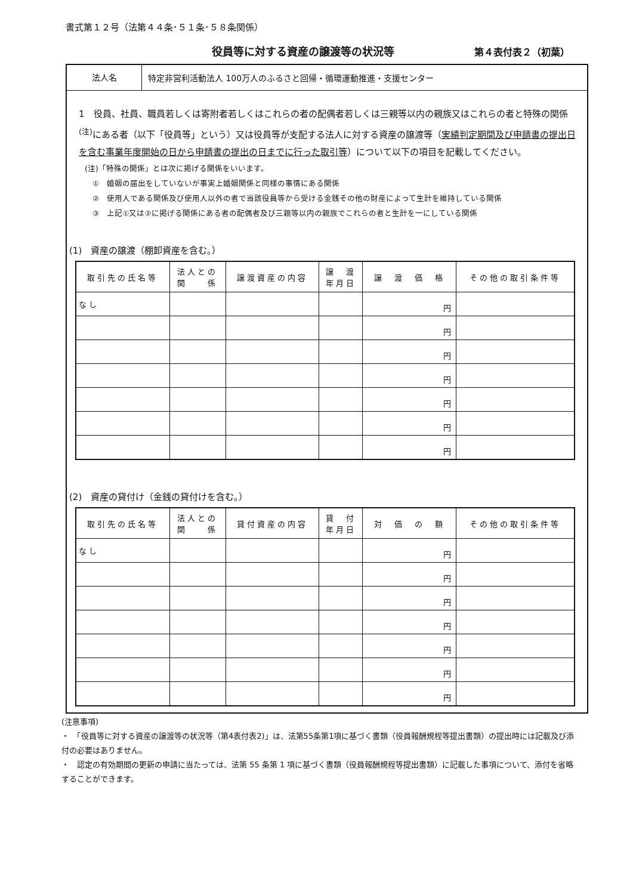書式第１２号（法第４４条･５１条･５８条関係）
役員等に対する資産の譲渡等の状況等 第４表付表２（初葉）
法人名
特定非営利活動法人 100万人のふるさと回帰・循環運動推進・支援センター
1　役員、社員、職員若しくは寄附者若しくはこれらの者の配偶者若しくは三親等以内の親族又はこれらの者と特殊の関係<sup>(注)</sup>にある者（以下「役員等」という）又は役員等が支配する法人に対する資産の譲渡等（実績判定期間及び申請書の提出日を含む事業年度開始の日から申請書の提出の日までに行った取引等）について以下の項目を記載してください。
(注)「特殊の関係」とは次に掲げる関係をいいます。
　①　婚姻の届出をしていないが事実上婚姻関係と同様の事情にある関係
　②　使用人である関係及び使用人以外の者で当該役員等から受ける金銭その他の財産によって生計を維持している関係
　③　上記①又は②に掲げる関係にある者の配偶者及び三親等以内の親族でこれらの者と生計を一にしている関係
(1)　資産の譲渡（棚卸資産を含む。）
| 取引先の氏名等 | 法人との 関 係 | 譲渡資産の内容 | 譲 渡 年月日 | 譲 渡 価 格 | その他の取引条件等 |
| --- | --- | --- | --- | --- | --- |
| なし | | | | 円 | |
| | | | | 円 | |
| | | | | 円 | |
| | | | | 円 | |
| | | | | 円 | |
| | | | | 円 | |
| | | | | 円 | |
(2)　資産の貸付け（金銭の貸付けを含む。）
| 取引先の氏名等 | 法人との 関 係 | 貸付資産の内容 | 貸 付 年月日 | 対 価 の 額 | その他の取引条件等 |
| --- | --- | --- | --- | --- | --- |
| なし | | | | 円 | |
| | | | | 円 | |
| | | | | 円 | |
| | | | | 円 | |
| | | | | 円 | |
| | | | | 円 | |
| | | | | 円 | |
(注意事項)
・　「役員等に対する資産の譲渡等の状況等（第4表付表2)」は、法第55条第1項に基づく書類（役員報酬規程等提出書類）の提出時には記載及び添付の必要はありません。
・　認定の有効期間の更新の申請に当たっては、法第 55 条第 1 項に基づく書類（役員報酬規程等提出書類）に記載した事項について、添付を省略することができます。